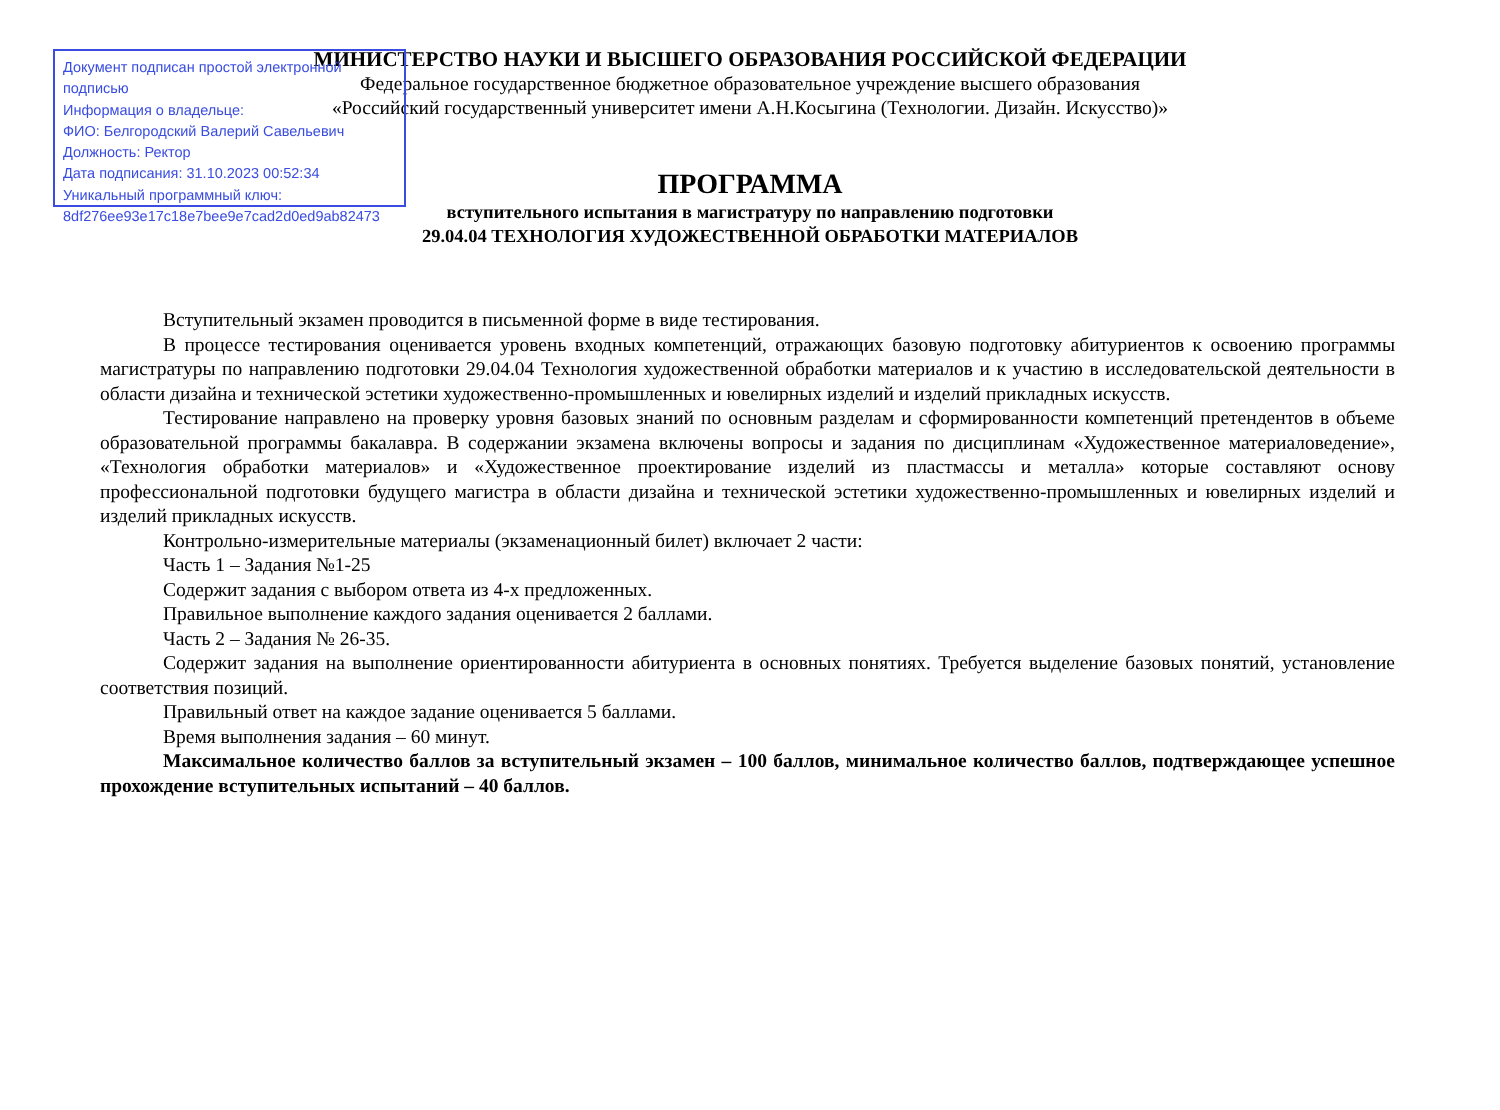Документ подписан простой электронной подписью
Информация о владельце:
ФИО: Белгородский Валерий Савельевич
Должность: Ректор
Дата подписания: 31.10.2023 00:52:34
Уникальный программный ключ:
8df276ee93e17c18e7bee9e7cad2d0ed9ab82473
МИНИСТЕРСТВО НАУКИ И ВЫСШЕГО ОБРАЗОВАНИЯ РОССИЙСКОЙ ФЕДЕРАЦИИ
Федеральное государственное бюджетное образовательное учреждение высшего образования
«Российский государственный университет имени А.Н.Косыгина (Технологии. Дизайн. Искусство)»
ПРОГРАММА
вступительного испытания в магистратуру по направлению подготовки
29.04.04 ТЕХНОЛОГИЯ ХУДОЖЕСТВЕННОЙ ОБРАБОТКИ МАТЕРИАЛОВ
Вступительный экзамен проводится в письменной форме в виде тестирования.
В процессе тестирования оценивается уровень входных компетенций, отражающих базовую подготовку абитуриентов к освоению программы магистратуры по направлению подготовки 29.04.04 Технология художественной обработки материалов и к участию в исследовательской деятельности в области дизайна и технической эстетики художественно-промышленных и ювелирных изделий и изделий прикладных искусств.
Тестирование направлено на проверку уровня базовых знаний по основным разделам и сформированности компетенций претендентов в объеме образовательной программы бакалавра. В содержании экзамена включены вопросы и задания по дисциплинам «Художественное материаловедение», «Технология обработки материалов» и «Художественное проектирование изделий из пластмассы и металла» которые составляют основу профессиональной подготовки будущего магистра в области дизайна и технической эстетики художественно-промышленных и ювелирных изделий и изделий прикладных искусств.
Контрольно-измерительные материалы (экзаменационный билет) включает 2 части:
Часть 1 – Задания №1-25
Содержит задания с выбором ответа из 4-х предложенных.
Правильное выполнение каждого задания оценивается 2 баллами.
Часть 2 – Задания № 26-35.
Содержит задания на выполнение ориентированности абитуриента в основных понятиях. Требуется выделение базовых понятий, установление соответствия позиций.
Правильный ответ на каждое задание оценивается 5 баллами.
Время выполнения задания – 60 минут.
Максимальное количество баллов за вступительный экзамен – 100 баллов, минимальное количество баллов, подтверждающее успешное прохождение вступительных испытаний – 40 баллов.